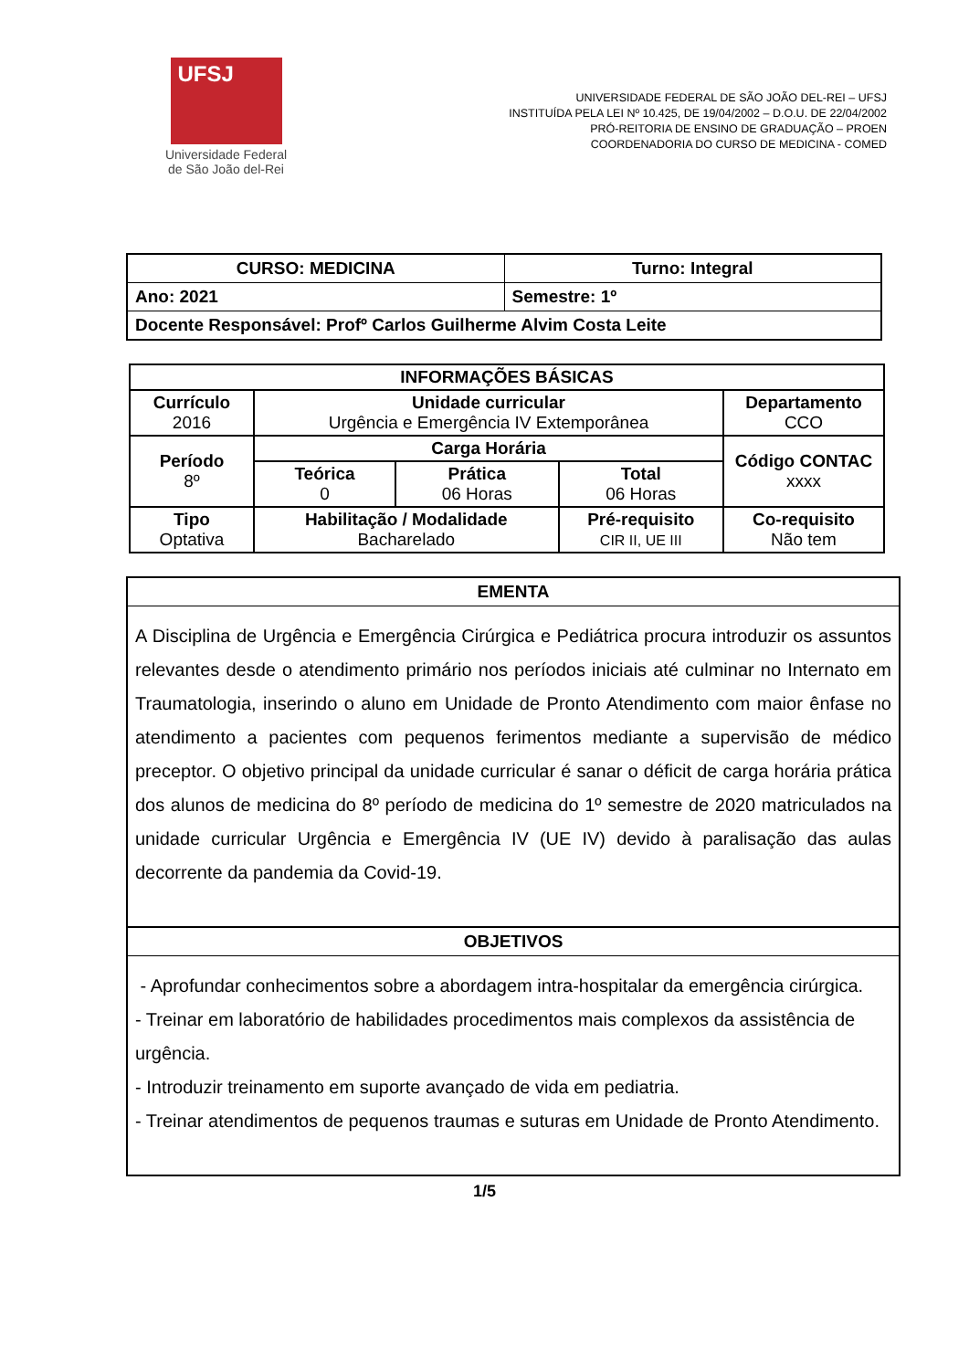UFSJ
Universidade Federal
de São João del-Rei
UNIVERSIDADE FEDERAL DE SÃO JOÃO DEL-REI – UFSJ
INSTITUÍDA PELA LEI Nº 10.425, DE 19/04/2002 – D.O.U. DE 22/04/2002
PRÓ-REITORIA DE ENSINO DE GRADUAÇÃO – PROEN
COORDENADORIA DO CURSO DE MEDICINA - COMED
| CURSO: MEDICINA | Turno: Integral |
| Ano: 2021 | Semestre: 1º |
| Docente Responsável: Profº Carlos Guilherme Alvim Costa Leite | |
| INFORMAÇÕES BÁSICAS | | | | |
| --- | --- | --- | --- | --- |
| Currículo 2016 | Unidade curricular Urgência e Emergência IV Extemporânea | | | Departamento CCO |
| Período 8º | Carga Horária | | | Código CONTAC xxxx |
| | Teórica 0 | Prática 06 Horas | Total 06 Horas | |
| Tipo Optativa | Habilitação / Modalidade Bacharelado | | Pré-requisito CIR II, UE III | Co-requisito Não tem |
| EMENTA |
| --- |
| A Disciplina de Urgência e Emergência Cirúrgica e Pediátrica procura introduzir os assuntos relevantes desde o atendimento primário nos períodos iniciais até culminar no Internato em Traumatologia, inserindo o aluno em Unidade de Pronto Atendimento com maior ênfase no atendimento a pacientes com pequenos ferimentos mediante a supervisão de médico preceptor. O objetivo principal da unidade curricular é sanar o déficit de carga horária prática dos alunos de medicina do 8º período de medicina do 1º semestre de 2020 matriculados na unidade curricular Urgência e Emergência IV (UE IV) devido à paralisação das aulas decorrente da pandemia da Covid-19. |
| OBJETIVOS |
| - Aprofundar conhecimentos sobre a abordagem intra-hospitalar da emergência cirúrgica. - Treinar em laboratório de habilidades procedimentos mais complexos da assistência de urgência. - Introduzir treinamento em suporte avançado de vida em pediatria. - Treinar atendimentos de pequenos traumas e suturas em Unidade de Pronto Atendimento. |
1/5